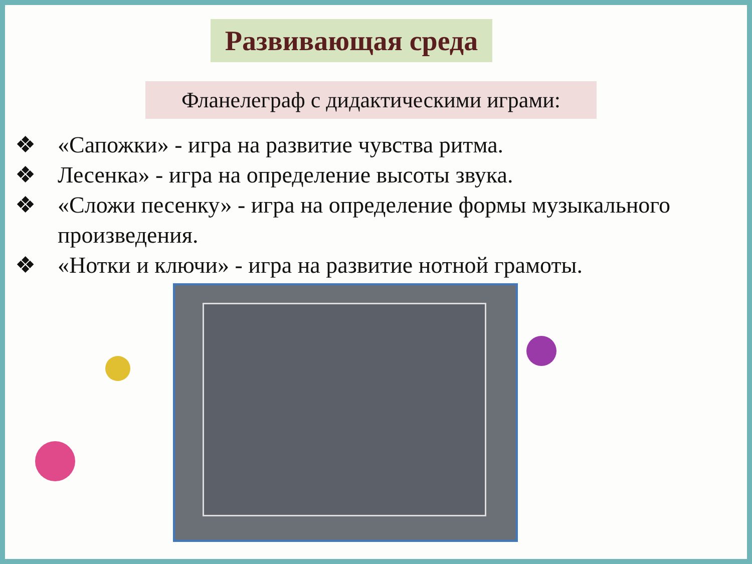Развивающая среда
Фланелеграф с дидактическими играми:
❖ «Сапожки» - игра на развитие чувства ритма.
❖ Лесенка» - игра на определение высоты звука.
❖ «Сложи песенку» - игра на определение формы музыкального произведения.
❖ «Нотки и ключи» - игра на развитие нотной грамоты.